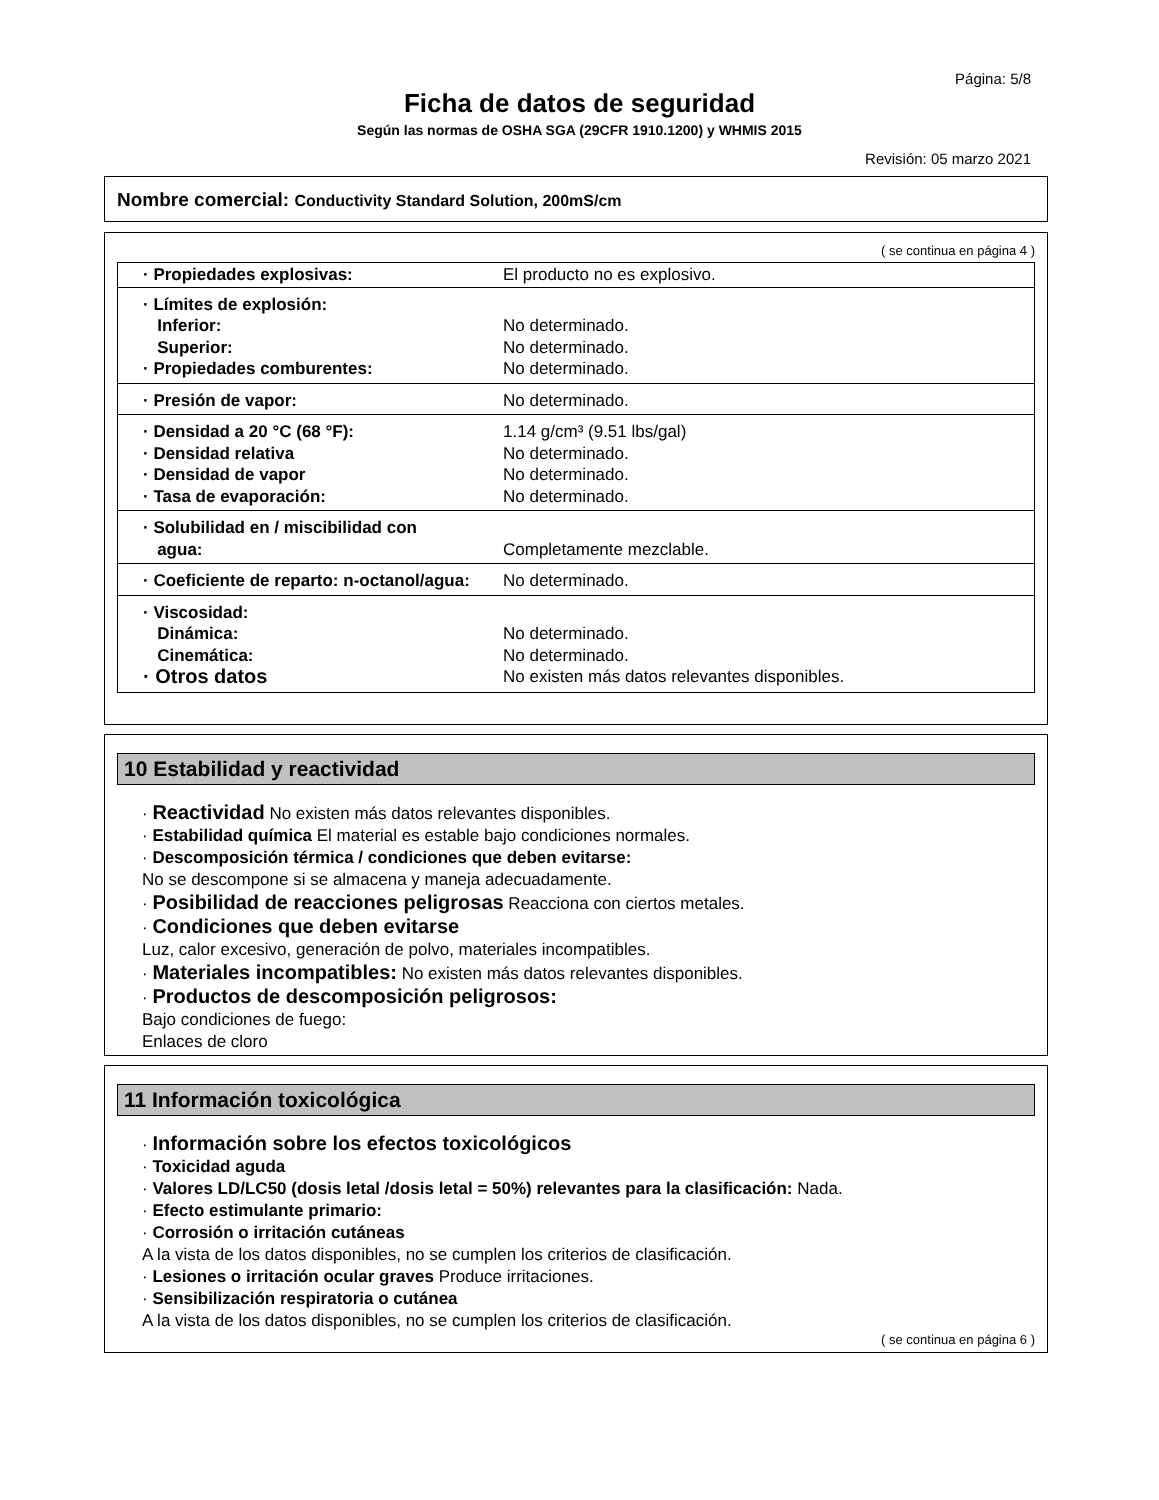Página: 5/8
Ficha de datos de seguridad
Según las normas de OSHA SGA (29CFR 1910.1200) y WHMIS 2015
Revisión: 05 marzo 2021
Nombre comercial: Conductivity Standard Solution, 200mS/cm
( se continua en página 4 )
| · Propiedades explosivas: | El producto no es explosivo. |
| · Límites de explosión: Inferior: Superior: · Propiedades comburentes: | No determinado. No determinado. No determinado. |
| · Presión de vapor: | No determinado. |
| · Densidad a 20 °C (68 °F): · Densidad relativa · Densidad de vapor · Tasa de evaporación: | 1.14 g/cm³ (9.51 lbs/gal) No determinado. No determinado. No determinado. |
| · Solubilidad en / miscibilidad con agua: | Completamente mezclable. |
| · Coeficiente de reparto: n-octanol/agua: | No determinado. |
| · Viscosidad: Dinámica: Cinemática: · Otros datos | No determinado. No determinado. No existen más datos relevantes disponibles. |
10 Estabilidad y reactividad
· Reactividad No existen más datos relevantes disponibles.
· Estabilidad química El material es estable bajo condiciones normales.
· Descomposición térmica / condiciones que deben evitarse:
No se descompone si se almacena y maneja adecuadamente.
· Posibilidad de reacciones peligrosas Reacciona con ciertos metales.
· Condiciones que deben evitarse
Luz, calor excesivo, generación de polvo, materiales incompatibles.
· Materiales incompatibles: No existen más datos relevantes disponibles.
· Productos de descomposición peligrosos:
Bajo condiciones de fuego:
Enlaces de cloro
11 Información toxicológica
· Información sobre los efectos toxicológicos
· Toxicidad aguda
· Valores LD/LC50 (dosis letal /dosis letal = 50%) relevantes para la clasificación: Nada.
· Efecto estimulante primario:
· Corrosión o irritación cutáneas
A la vista de los datos disponibles, no se cumplen los criterios de clasificación.
· Lesiones o irritación ocular graves Produce irritaciones.
· Sensibilización respiratoria o cutánea
A la vista de los datos disponibles, no se cumplen los criterios de clasificación.
( se continua en página 6 )